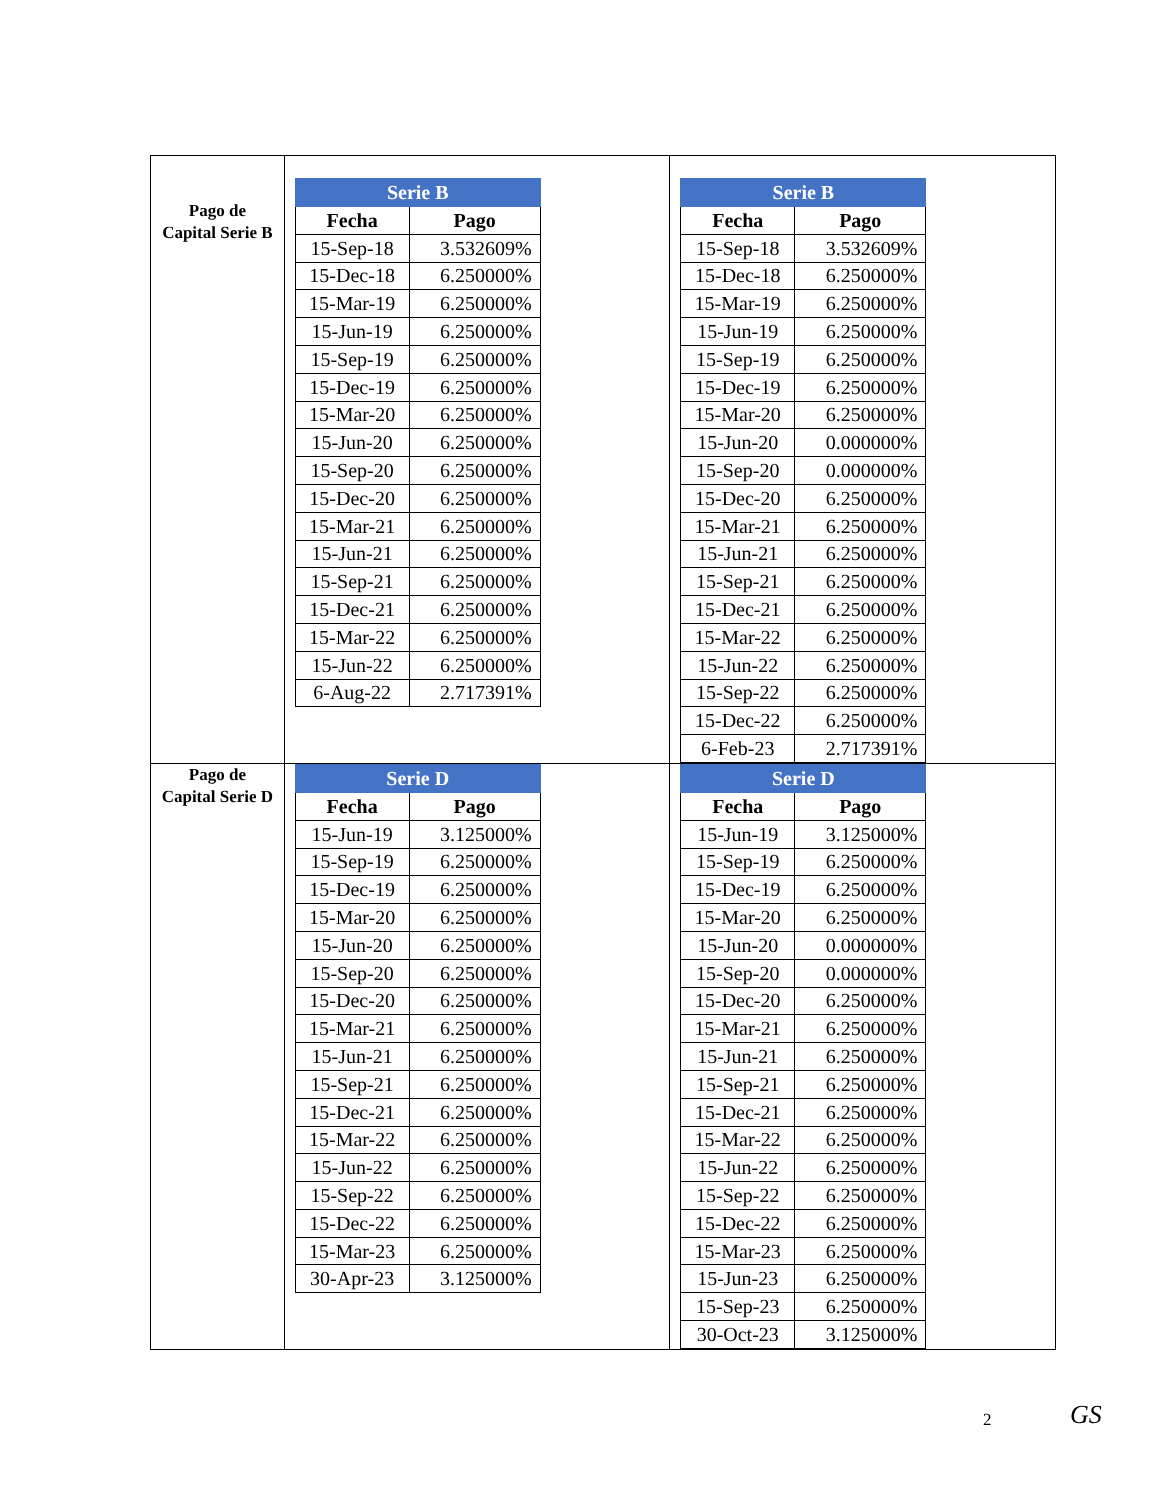| Pago de Capital Serie B | / Serie B / / / --- / --- / / Fecha / Pago / / 15-Sep-18 / 3.532609% / / 15-Dec-18 / 6.250000% / / 15-Mar-19 / 6.250000% / / 15-Jun-19 / 6.250000% / / 15-Sep-19 / 6.250000% / / 15-Dec-19 / 6.250000% / / 15-Mar-20 / 6.250000% / / 15-Jun-20 / 6.250000% / / 15-Sep-20 / 6.250000% / / 15-Dec-20 / 6.250000% / / 15-Mar-21 / 6.250000% / / 15-Jun-21 / 6.250000% / / 15-Sep-21 / 6.250000% / / 15-Dec-21 / 6.250000% / / 15-Mar-22 / 6.250000% / / 15-Jun-22 / 6.250000% / / 6-Aug-22 / 2.717391% / | / Serie B / / / --- / --- / / Fecha / Pago / / 15-Sep-18 / 3.532609% / / 15-Dec-18 / 6.250000% / / 15-Mar-19 / 6.250000% / / 15-Jun-19 / 6.250000% / / 15-Sep-19 / 6.250000% / / 15-Dec-19 / 6.250000% / / 15-Mar-20 / 6.250000% / / 15-Jun-20 / 0.000000% / / 15-Sep-20 / 0.000000% / / 15-Dec-20 / 6.250000% / / 15-Mar-21 / 6.250000% / / 15-Jun-21 / 6.250000% / / 15-Sep-21 / 6.250000% / / 15-Dec-21 / 6.250000% / / 15-Mar-22 / 6.250000% / / 15-Jun-22 / 6.250000% / / 15-Sep-22 / 6.250000% / / 15-Dec-22 / 6.250000% / / 6-Feb-23 / 2.717391% / |
| Pago de Capital Serie D | / Serie D / / / --- / --- / / Fecha / Pago / / 15-Jun-19 / 3.125000% / / 15-Sep-19 / 6.250000% / / 15-Dec-19 / 6.250000% / / 15-Mar-20 / 6.250000% / / 15-Jun-20 / 6.250000% / / 15-Sep-20 / 6.250000% / / 15-Dec-20 / 6.250000% / / 15-Mar-21 / 6.250000% / / 15-Jun-21 / 6.250000% / / 15-Sep-21 / 6.250000% / / 15-Dec-21 / 6.250000% / / 15-Mar-22 / 6.250000% / / 15-Jun-22 / 6.250000% / / 15-Sep-22 / 6.250000% / / 15-Dec-22 / 6.250000% / / 15-Mar-23 / 6.250000% / / 30-Apr-23 / 3.125000% / | / Serie D / / / --- / --- / / Fecha / Pago / / 15-Jun-19 / 3.125000% / / 15-Sep-19 / 6.250000% / / 15-Dec-19 / 6.250000% / / 15-Mar-20 / 6.250000% / / 15-Jun-20 / 0.000000% / / 15-Sep-20 / 0.000000% / / 15-Dec-20 / 6.250000% / / 15-Mar-21 / 6.250000% / / 15-Jun-21 / 6.250000% / / 15-Sep-21 / 6.250000% / / 15-Dec-21 / 6.250000% / / 15-Mar-22 / 6.250000% / / 15-Jun-22 / 6.250000% / / 15-Sep-22 / 6.250000% / / 15-Dec-22 / 6.250000% / / 15-Mar-23 / 6.250000% / / 15-Jun-23 / 6.250000% / / 15-Sep-23 / 6.250000% / / 30-Oct-23 / 3.125000% / |
2 GS